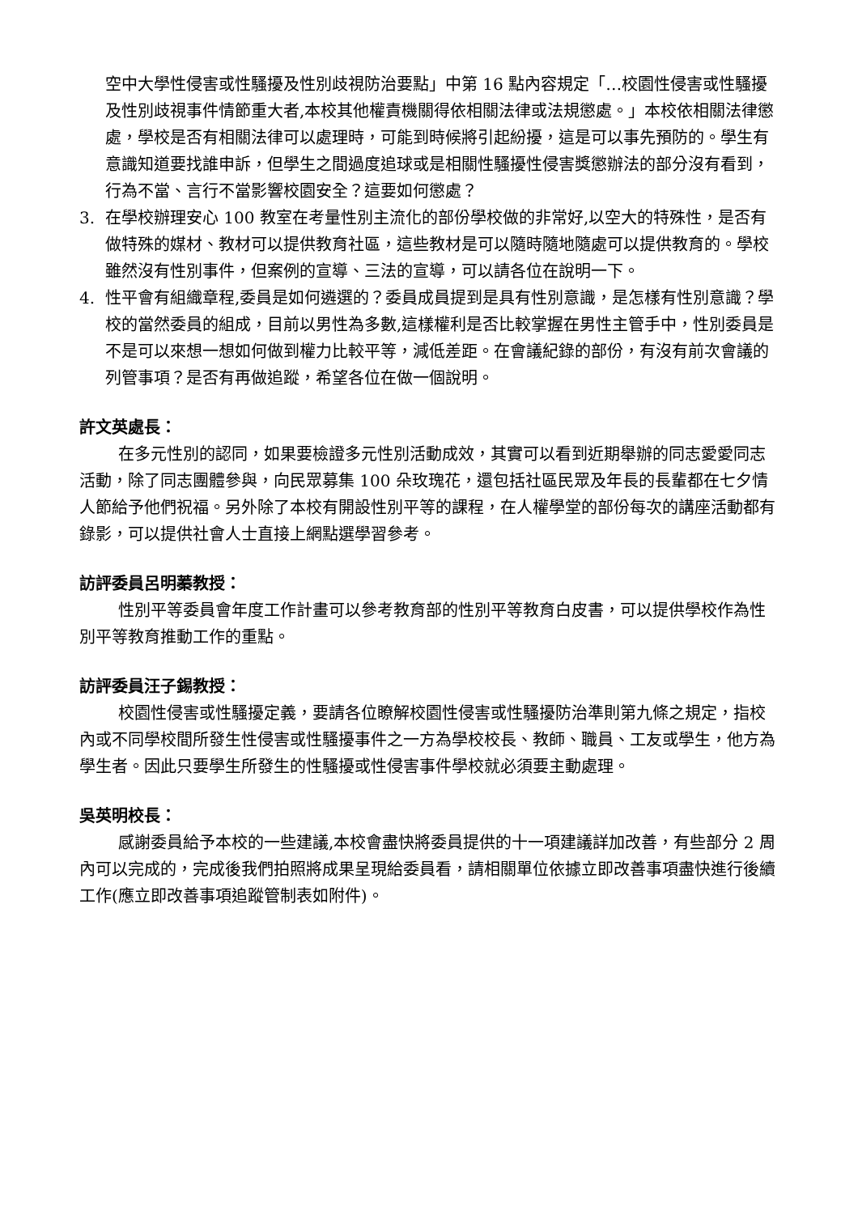空中大學性侵害或性騷擾及性別歧視防治要點」中第 16 點內容規定「…校園性侵害或性騷擾及性別歧視事件情節重大者,本校其他權責機關得依相關法律或法規懲處。」本校依相關法律懲處，學校是否有相關法律可以處理時，可能到時候將引起紛擾，這是可以事先預防的。學生有意識知道要找誰申訴，但學生之間過度追球或是相關性騷擾性侵害獎懲辦法的部分沒有看到，行為不當、言行不當影響校園安全？這要如何懲處？
3. 在學校辦理安心 100 教室在考量性別主流化的部份學校做的非常好,以空大的特殊性，是否有做特殊的媒材、教材可以提供教育社區，這些教材是可以隨時隨地隨處可以提供教育的。學校雖然沒有性別事件，但案例的宣導、三法的宣導，可以請各位在說明一下。
4. 性平會有組織章程,委員是如何遴選的？委員成員提到是具有性別意識，是怎樣有性別意識？學校的當然委員的組成，目前以男性為多數,這樣權利是否比較掌握在男性主管手中，性別委員是不是可以來想一想如何做到權力比較平等，減低差距。在會議紀錄的部份，有沒有前次會議的列管事項？是否有再做追蹤，希望各位在做一個說明。
許文英處長：
在多元性別的認同，如果要檢證多元性別活動成效，其實可以看到近期舉辦的同志愛愛同志活動，除了同志團體參與，向民眾募集 100 朵玫瑰花，還包括社區民眾及年長的長輩都在七夕情人節給予他們祝福。另外除了本校有開設性別平等的課程，在人權學堂的部份每次的講座活動都有錄影，可以提供社會人士直接上網點選學習參考。
訪評委員呂明蓁教授：
性別平等委員會年度工作計畫可以參考教育部的性別平等教育白皮書，可以提供學校作為性別平等教育推動工作的重點。
訪評委員汪子錫教授：
校園性侵害或性騷擾定義，要請各位瞭解校園性侵害或性騷擾防治準則第九條之規定，指校內或不同學校間所發生性侵害或性騷擾事件之一方為學校校長、教師、職員、工友或學生，他方為學生者。因此只要學生所發生的性騷擾或性侵害事件學校就必須要主動處理。
吳英明校長：
感謝委員給予本校的一些建議,本校會盡快將委員提供的十一項建議詳加改善，有些部分 2 周內可以完成的，完成後我們拍照將成果呈現給委員看，請相關單位依據立即改善事項盡快進行後續工作(應立即改善事項追蹤管制表如附件)。